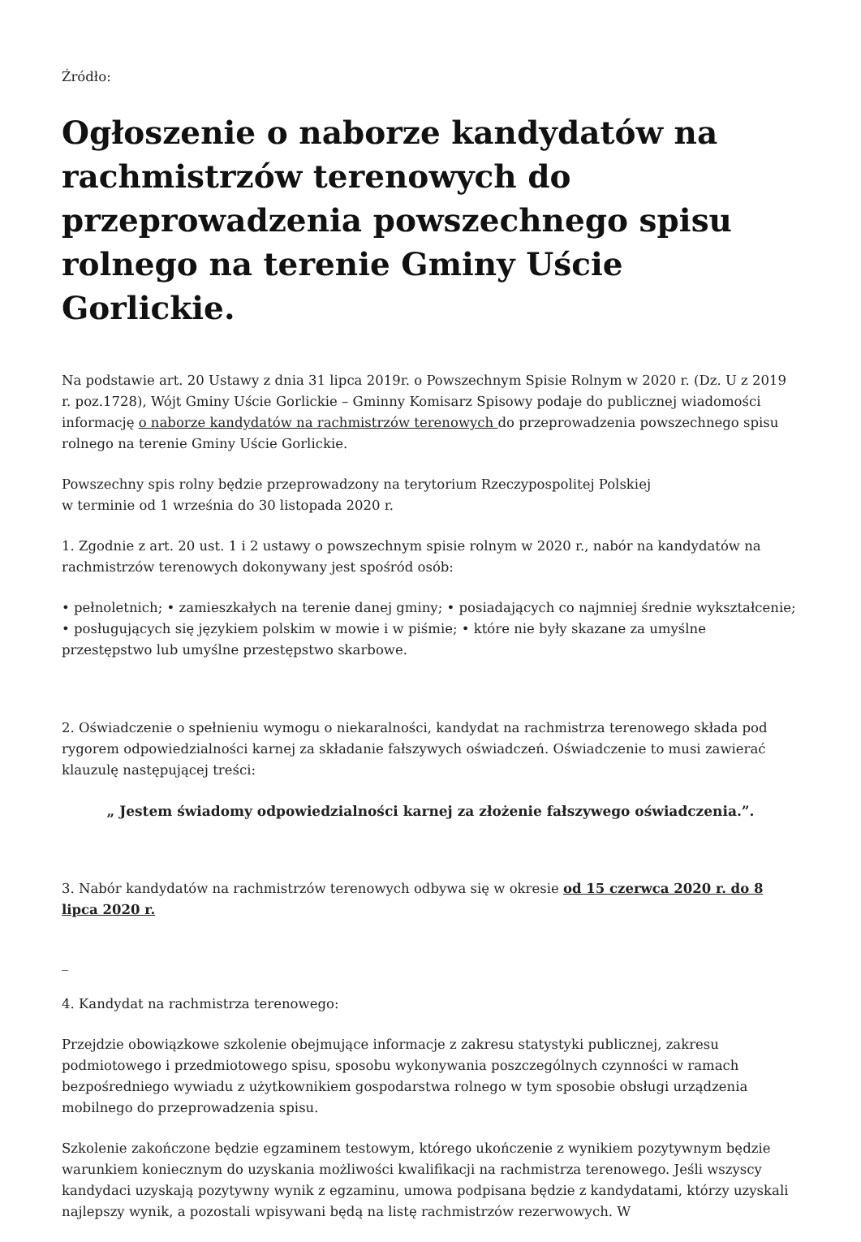Źródło:
Ogłoszenie o naborze kandydatów na rachmistrzów terenowych do przeprowadzenia powszechnego spisu rolnego na terenie Gminy Uście Gorlickie.
Na podstawie art. 20 Ustawy z dnia 31 lipca 2019r. o Powszechnym Spisie Rolnym w 2020 r. (Dz. U z 2019 r. poz.1728), Wójt Gminy Uście Gorlickie – Gminny Komisarz Spisowy podaje do publicznej wiadomości informację o naborze kandydatów na rachmistrzów terenowych do przeprowadzenia powszechnego spisu rolnego na terenie Gminy Uście Gorlickie.
Powszechny spis rolny będzie przeprowadzony na terytorium Rzeczypospolitej Polskiej
w terminie od 1 września do 30 listopada 2020 r.
1. Zgodnie z art. 20 ust. 1 i 2 ustawy o powszechnym spisie rolnym w 2020 r., nabór na kandydatów na rachmistrzów terenowych dokonywany jest spośród osób:
• pełnoletnich; • zamieszkałych na terenie danej gminy; • posiadających co najmniej średnie wykształcenie; • posługujących się językiem polskim w mowie i w piśmie; • które nie były skazane za umyślne przestępstwo lub umyślne przestępstwo skarbowe.
2. Oświadczenie o spełnieniu wymogu o niekaralności, kandydat na rachmistrza terenowego składa pod rygorem odpowiedzialności karnej za składanie fałszywych oświadczeń. Oświadczenie to musi zawierać klauzulę następującej treści:
„ Jestem świadomy odpowiedzialności karnej za złożenie fałszywego oświadczenia.”.
3. Nabór kandydatów na rachmistrzów terenowych odbywa się w okresie od 15 czerwca 2020 r. do 8 lipca 2020 r.
_
4. Kandydat na rachmistrza terenowego:
Przejdzie obowiązkowe szkolenie obejmujące informacje z zakresu statystyki publicznej, zakresu podmiotowego i przedmiotowego spisu, sposobu wykonywania poszczególnych czynności w ramach bezpośredniego wywiadu z użytkownikiem gospodarstwa rolnego w tym sposobie obsługi urządzenia mobilnego do przeprowadzenia spisu.
Szkolenie zakończone będzie egzaminem testowym, którego ukończenie z wynikiem pozytywnym będzie warunkiem koniecznym do uzyskania możliwości kwalifikacji na rachmistrza terenowego. Jeśli wszyscy kandydaci uzyskają pozytywny wynik z egzaminu, umowa podpisana będzie z kandydatami, którzy uzyskali najlepszy wynik, a pozostali wpisywani będą na listę rachmistrzów rezerwowych. W